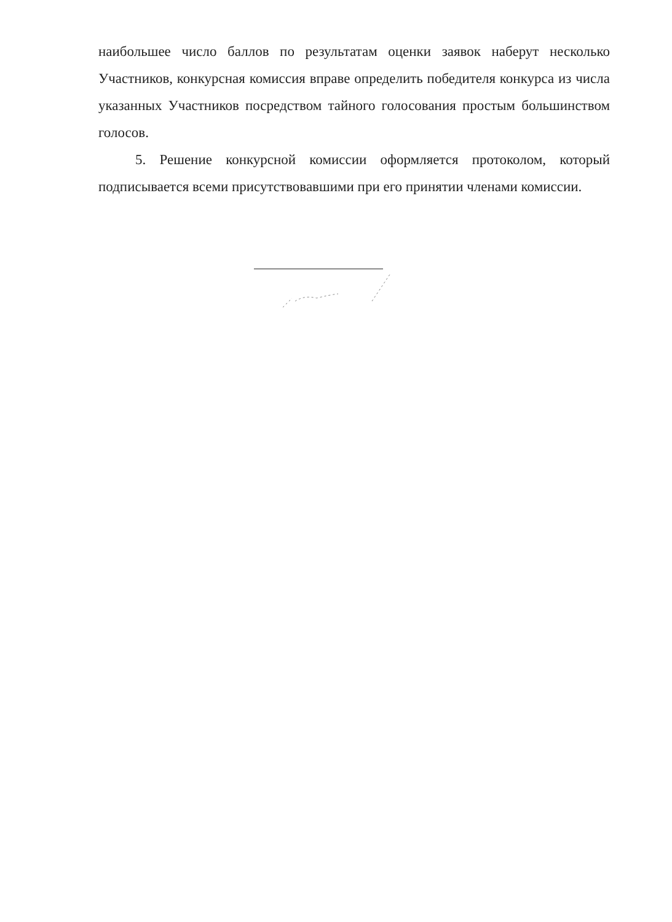наибольшее число баллов по результатам оценки заявок наберут несколько Участников, конкурсная комиссия вправе определить победителя конкурса из числа указанных Участников посредством тайного голосования простым большинством голосов.
5. Решение конкурсной комиссии оформляется протоколом, который подписывается всеми присутствовавшими при его принятии членами комиссии.